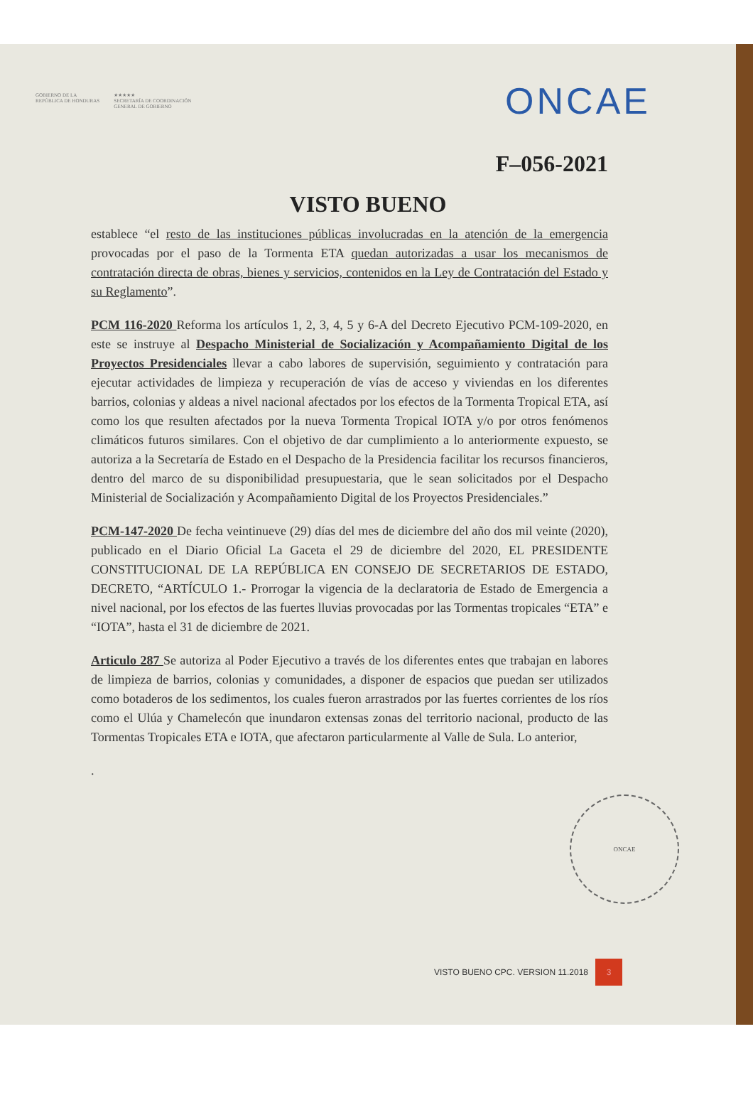GOBIERNO DE LA
REPÚBLICA DE HONDURAS
★★★★★
SECRETARÍA DE COORDINACIÓN
GENERAL DE GOBIERNO
ONCAE
F–056-2021
VISTO BUENO
establece “el resto de las instituciones públicas involucradas en la atención de la emergencia provocadas por el paso de la Tormenta ETA quedan autorizadas a usar los mecanismos de contratación directa de obras, bienes y servicios, contenidos en la Ley de Contratación del Estado y su Reglamento”.
PCM 116-2020 Reforma los artículos 1, 2, 3, 4, 5 y 6-A del Decreto Ejecutivo PCM-109-2020, en este se instruye al Despacho Ministerial de Socialización y Acompañamiento Digital de los Proyectos Presidenciales llevar a cabo labores de supervisión, seguimiento y contratación para ejecutar actividades de limpieza y recuperación de vías de acceso y viviendas en los diferentes barrios, colonias y aldeas a nivel nacional afectados por los efectos de la Tormenta Tropical ETA, así como los que resulten afectados por la nueva Tormenta Tropical IOTA y/o por otros fenómenos climáticos futuros similares. Con el objetivo de dar cumplimiento a lo anteriormente expuesto, se autoriza a la Secretaría de Estado en el Despacho de la Presidencia facilitar los recursos financieros, dentro del marco de su disponibilidad presupuestaria, que le sean solicitados por el Despacho Ministerial de Socialización y Acompañamiento Digital de los Proyectos Presidenciales.”
PCM-147-2020 De fecha veintinueve (29) días del mes de diciembre del año dos mil veinte (2020), publicado en el Diario Oficial La Gaceta el 29 de diciembre del 2020, EL PRESIDENTE CONSTITUCIONAL DE LA REPÚBLICA EN CONSEJO DE SECRETARIOS DE ESTADO, DECRETO, “ARTÍCULO 1.- Prorrogar la vigencia de la declaratoria de Estado de Emergencia a nivel nacional, por los efectos de las fuertes lluvias provocadas por las Tormentas tropicales “ETA” e “IOTA”, hasta el 31 de diciembre de 2021.
Articulo 287 Se autoriza al Poder Ejecutivo a través de los diferentes entes que trabajan en labores de limpieza de barrios, colonias y comunidades, a disponer de espacios que puedan ser utilizados como botaderos de los sedimentos, los cuales fueron arrastrados por las fuertes corrientes de los ríos como el Ulúa y Chamelecón que inundaron extensas zonas del territorio nacional, producto de las Tormentas Tropicales ETA e IOTA, que afectaron particularmente al Valle de Sula. Lo anterior,
.
ONCAE
VISTO BUENO CPC. VERSION 11.2018 3